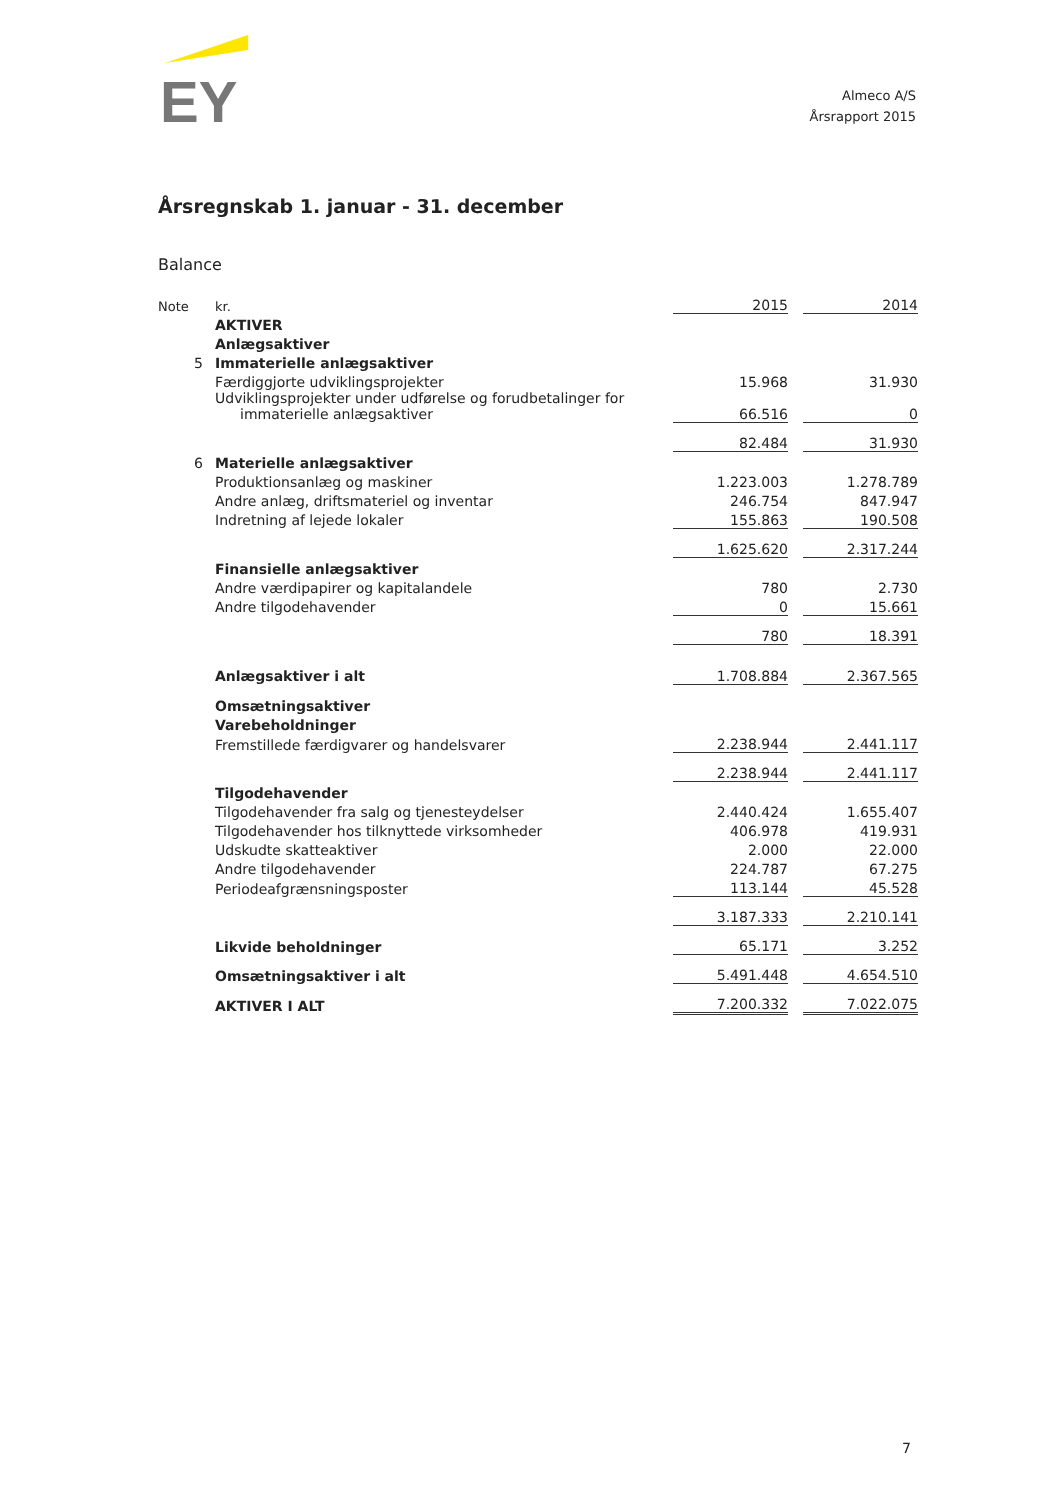EY
Almeco A/S
Årsrapport 2015
Årsregnskab 1. januar - 31. december
Balance
| Note | kr. | 2015 | | 2014 |
| | AKTIVER | | | |
| | Anlægsaktiver | | | |
| 5 | Immaterielle anlægsaktiver | | | |
| | Færdiggjorte udviklingsprojekter | 15.968 | | 31.930 |
| | Udviklingsprojekter under udførelse og forudbetalinger for immaterielle anlægsaktiver | 66.516 | | 0 |
| | | 82.484 | | 31.930 |
| 6 | Materielle anlægsaktiver | | | |
| | Produktionsanlæg og maskiner | 1.223.003 | | 1.278.789 |
| | Andre anlæg, driftsmateriel og inventar | 246.754 | | 847.947 |
| | Indretning af lejede lokaler | 155.863 | | 190.508 |
| | | 1.625.620 | | 2.317.244 |
| | Finansielle anlægsaktiver | | | |
| | Andre værdipapirer og kapitalandele | 780 | | 2.730 |
| | Andre tilgodehavender | 0 | | 15.661 |
| | | 780 | | 18.391 |
| | Anlægsaktiver i alt | 1.708.884 | | 2.367.565 |
| | Omsætningsaktiver | | | |
| | Varebeholdninger | | | |
| | Fremstillede færdigvarer og handelsvarer | 2.238.944 | | 2.441.117 |
| | | 2.238.944 | | 2.441.117 |
| | Tilgodehavender | | | |
| | Tilgodehavender fra salg og tjenesteydelser | 2.440.424 | | 1.655.407 |
| | Tilgodehavender hos tilknyttede virksomheder | 406.978 | | 419.931 |
| | Udskudte skatteaktiver | 2.000 | | 22.000 |
| | Andre tilgodehavender | 224.787 | | 67.275 |
| | Periodeafgrænsningsposter | 113.144 | | 45.528 |
| | | 3.187.333 | | 2.210.141 |
| | Likvide beholdninger | 65.171 | | 3.252 |
| | Omsætningsaktiver i alt | 5.491.448 | | 4.654.510 |
| | AKTIVER I ALT | 7.200.332 | | 7.022.075 |
7